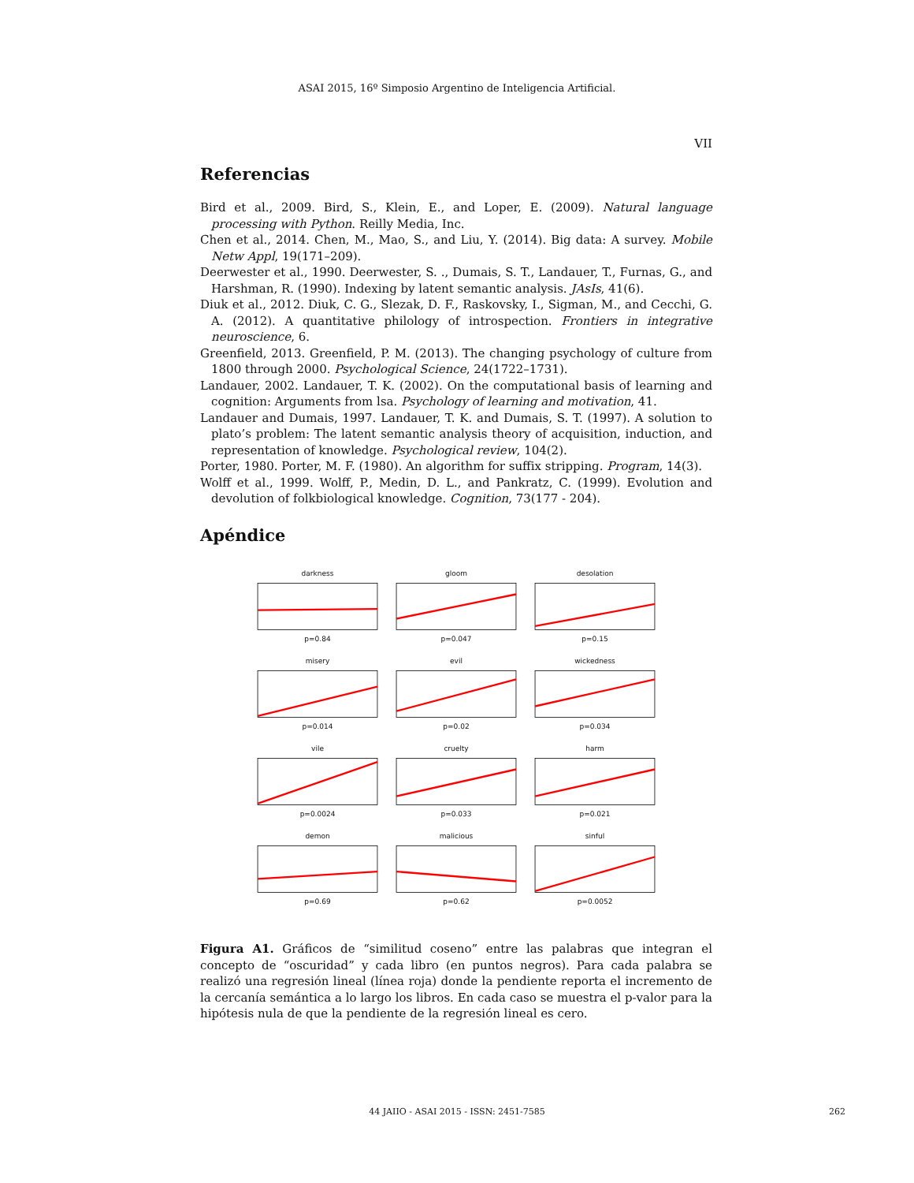ASAI 2015, 16º Simposio Argentino de Inteligencia Artificial.
VII
Referencias
Bird et al., 2009. Bird, S., Klein, E., and Loper, E. (2009). Natural language processing with Python. Reilly Media, Inc.
Chen et al., 2014. Chen, M., Mao, S., and Liu, Y. (2014). Big data: A survey. Mobile Netw Appl, 19(171–209).
Deerwester et al., 1990. Deerwester, S. ., Dumais, S. T., Landauer, T., Furnas, G., and Harshman, R. (1990). Indexing by latent semantic analysis. JAsIs, 41(6).
Diuk et al., 2012. Diuk, C. G., Slezak, D. F., Raskovsky, I., Sigman, M., and Cecchi, G. A. (2012). A quantitative philology of introspection. Frontiers in integrative neuroscience, 6.
Greenfield, 2013. Greenfield, P. M. (2013). The changing psychology of culture from 1800 through 2000. Psychological Science, 24(1722–1731).
Landauer, 2002. Landauer, T. K. (2002). On the computational basis of learning and cognition: Arguments from lsa. Psychology of learning and motivation, 41.
Landauer and Dumais, 1997. Landauer, T. K. and Dumais, S. T. (1997). A solution to plato’s problem: The latent semantic analysis theory of acquisition, induction, and representation of knowledge. Psychological review, 104(2).
Porter, 1980. Porter, M. F. (1980). An algorithm for suffix stripping. Program, 14(3).
Wolff et al., 1999. Wolff, P., Medin, D. L., and Pankratz, C. (1999). Evolution and devolution of folkbiological knowledge. Cognition, 73(177 - 204).
Apéndice
darknessp=0.84
gloomp=0.047
desolationp=0.15
miseryp=0.014
evilp=0.02
wickednessp=0.034
vilep=0.0024
crueltyp=0.033
harmp=0.021
demonp=0.69
maliciousp=0.62
sinfulp=0.0052
Figura A1. Gráficos de “similitud coseno” entre las palabras que integran el concepto de “oscuridad” y cada libro (en puntos negros). Para cada palabra se realizó una regresión lineal (línea roja) donde la pendiente reporta el incremento de la cercanía semántica a lo largo los libros. En cada caso se muestra el p-valor para la hipótesis nula de que la pendiente de la regresión lineal es cero.
44 JAIIO - ASAI 2015 - ISSN: 2451-7585 262